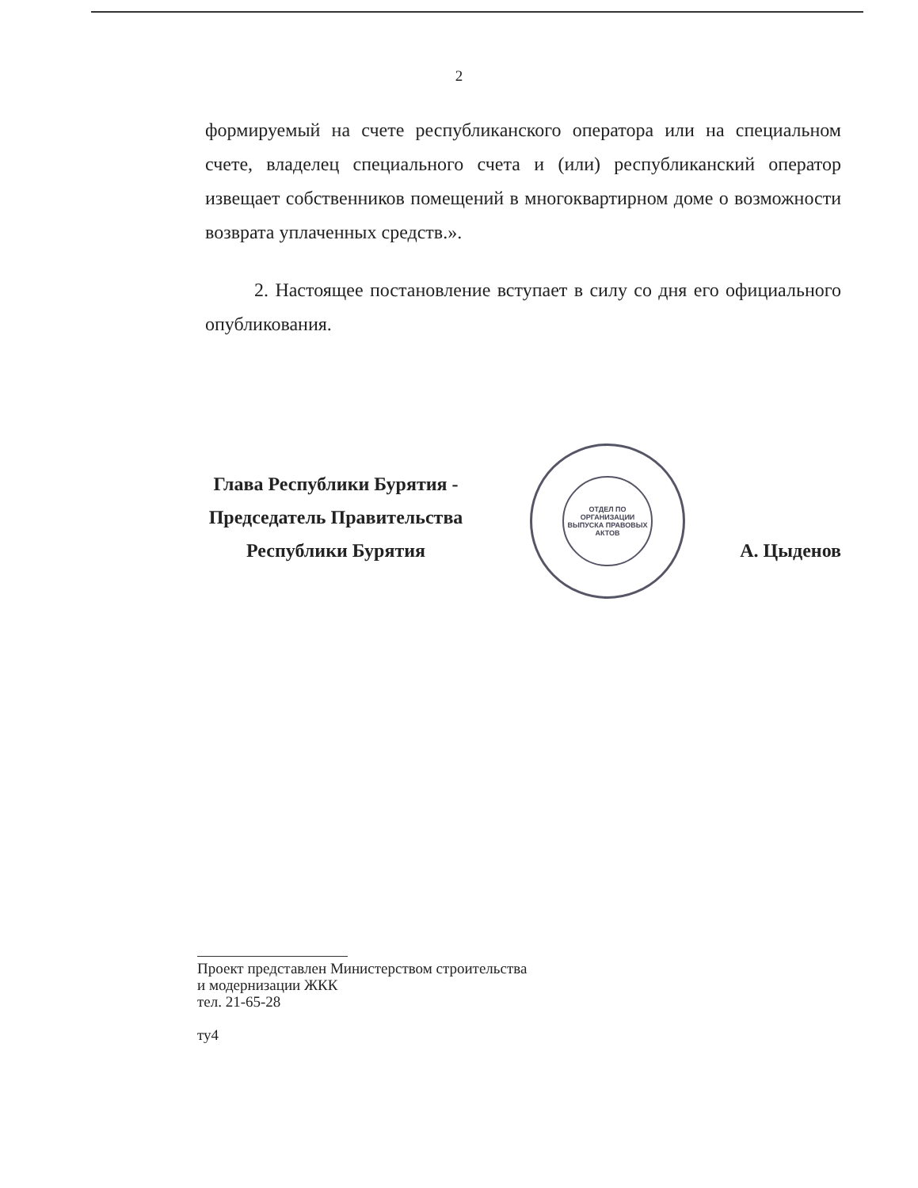2
формируемый на счете республиканского оператора или на специальном счете, владелец специального счета и (или) республиканский оператор извещает собственников помещений в многоквартирном доме о возможности возврата уплаченных средств.».
2. Настоящее постановление вступает в силу со дня его официального опубликования.
Глава Республики Бурятия -
Председатель Правительства
Республики Бурятия
ОТДЕЛ ПО ОРГАНИЗАЦИИ ВЫПУСКА ПРАВОВЫХ АКТОВ
А. Цыденов
Проект представлен Министерством строительства
и модернизации ЖКК
тел. 21-65-28
ту4